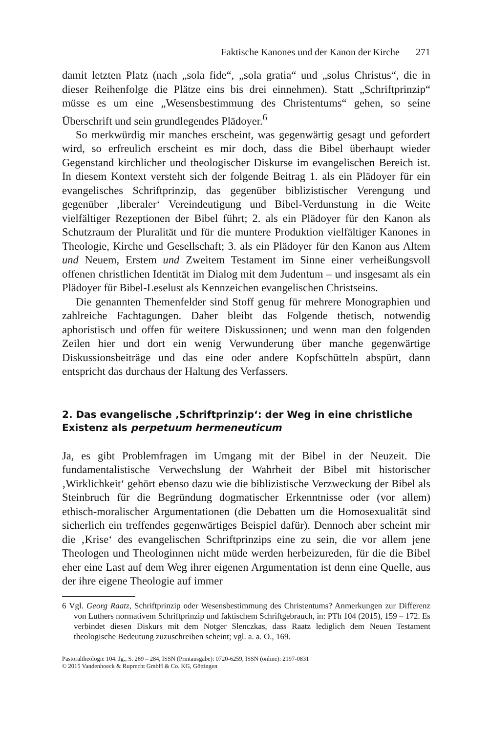Faktische Kanones und der Kanon der Kirche 271
damit letzten Platz (nach „sola fide“, „sola gratia“ und „solus Christus“, die in dieser Reihenfolge die Plätze eins bis drei einnehmen). Statt „Schriftprinzip“ müsse es um eine „Wesensbestimmung des Christentums“ gehen, so seine Überschrift und sein grundlegendes Plädoyer.<sup>6</sup>
So merkwürdig mir manches erscheint, was gegenwärtig gesagt und gefordert wird, so erfreulich erscheint es mir doch, dass die Bibel überhaupt wieder Gegenstand kirchlicher und theologischer Diskurse im evangelischen Bereich ist. In diesem Kontext versteht sich der folgende Beitrag 1. als ein Plädoyer für ein evangelisches Schriftprinzip, das gegenüber biblizistischer Verengung und gegenüber ‚liberaler‘ Vereindeutigung und Bibel-Verdunstung in die Weite vielfältiger Rezeptionen der Bibel führt; 2. als ein Plädoyer für den Kanon als Schutzraum der Pluralität und für die muntere Produktion vielfältiger Kanones in Theologie, Kirche und Gesellschaft; 3. als ein Plädoyer für den Kanon aus Altem und Neuem, Erstem und Zweitem Testament im Sinne einer verheißungsvoll offenen christlichen Identität im Dialog mit dem Judentum – und insgesamt als ein Plädoyer für Bibel-Leselust als Kennzeichen evangelischen Christseins.
Die genannten Themenfelder sind Stoff genug für mehrere Monographien und zahlreiche Fachtagungen. Daher bleibt das Folgende thetisch, notwendig aphoristisch und offen für weitere Diskussionen; und wenn man den folgenden Zeilen hier und dort ein wenig Verwunderung über manche gegenwärtige Diskussionsbeiträge und das eine oder andere Kopfschütteln abspürt, dann entspricht das durchaus der Haltung des Verfassers.
2. Das evangelische ‚Schriftprinzip‘: der Weg in eine christliche Existenz als perpetuum hermeneuticum
Ja, es gibt Problemfragen im Umgang mit der Bibel in der Neuzeit. Die fundamentalistische Verwechslung der Wahrheit der Bibel mit historischer ‚Wirklichkeit‘ gehört ebenso dazu wie die biblizistische Verzweckung der Bibel als Steinbruch für die Begründung dogmatischer Erkenntnisse oder (vor allem) ethisch-moralischer Argumentationen (die Debatten um die Homosexualität sind sicherlich ein treffendes gegenwärtiges Beispiel dafür). Dennoch aber scheint mir die ‚Krise‘ des evangelischen Schriftprinzips eine zu sein, die vor allem jene Theologen und Theologinnen nicht müde werden herbeizureden, für die die Bibel eher eine Last auf dem Weg ihrer eigenen Argumentation ist denn eine Quelle, aus der ihre eigene Theologie auf immer
6 Vgl. Georg Raatz, Schriftprinzip oder Wesensbestimmung des Christentums? Anmerkungen zur Differenz von Luthers normativem Schriftprinzip und faktischem Schriftgebrauch, in: PTh 104 (2015), 159 – 172. Es verbindet diesen Diskurs mit dem Notger Slenczkas, dass Raatz lediglich dem Neuen Testament theologische Bedeutung zuzuschreiben scheint; vgl. a. a. O., 169.
Pastoraltheologie 104. Jg., S. 269 – 284, ISSN (Printausgabe): 0720-6259, ISSN (online): 2197-0831
© 2015 Vandenhoeck & Ruprecht GmbH & Co. KG, Göttingen